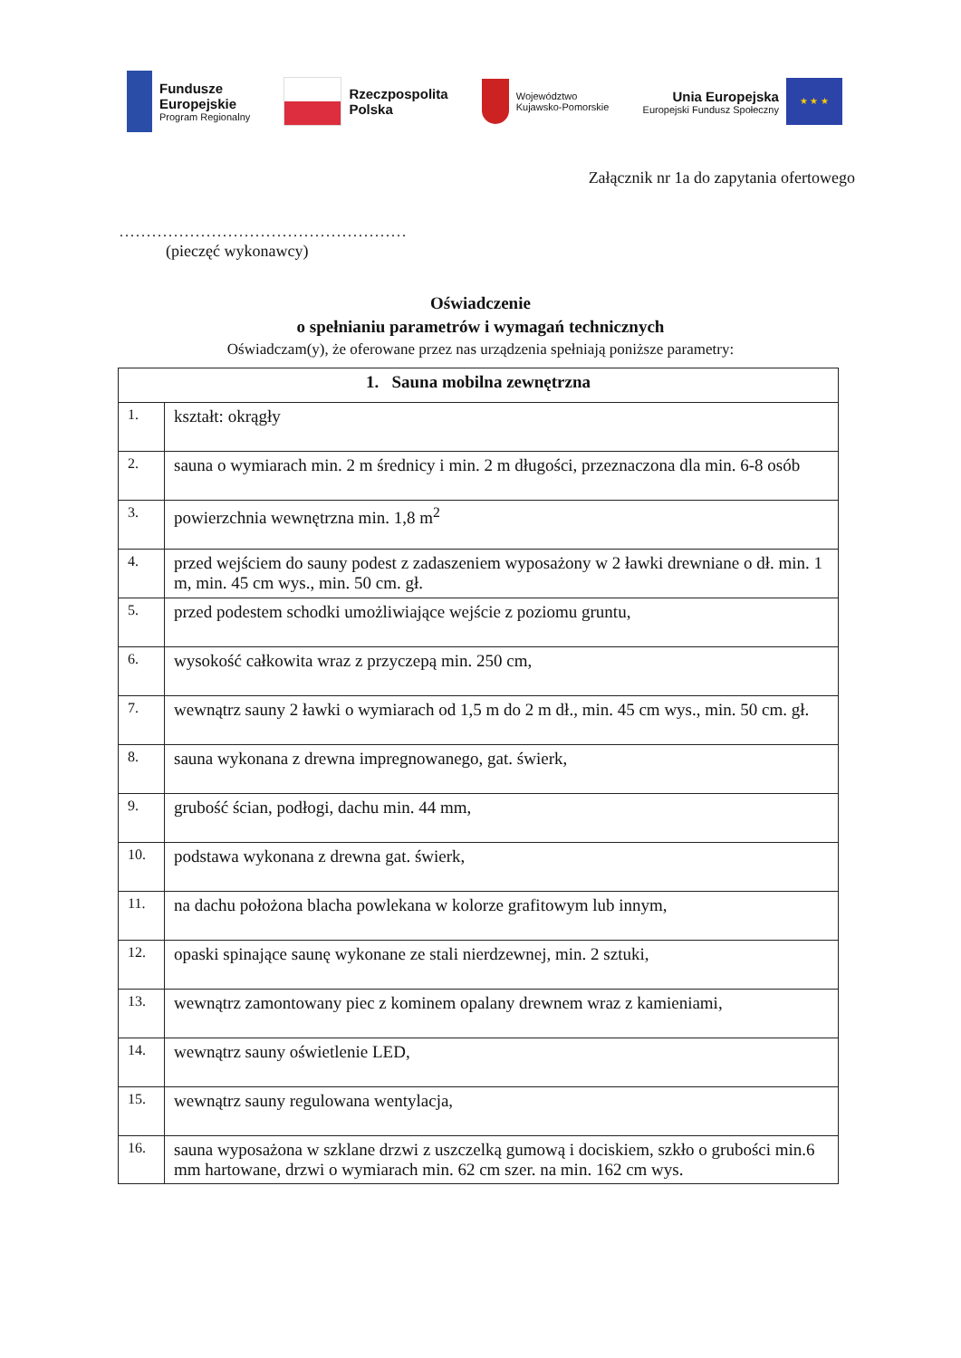Fundusze
Europejskie
Program Regionalny
Rzeczpospolita
Polska
Województwo
Kujawsko-Pomorskie
Unia Europejska
Europejski Fundusz Społeczny
★ ★ ★
Załącznik nr 1a do zapytania ofertowego
.....................................................
(pieczęć wykonawcy)
Oświadczenie
o spełnianiu parametrów i wymagań technicznych
Oświadczam(y), że oferowane przez nas urządzenia spełniają poniższe parametry:
| 1. Sauna mobilna zewnętrzna | |
| --- | --- |
| 1. | kształt: okrągły |
| 2. | sauna o wymiarach min. 2 m średnicy i min. 2 m długości, przeznaczona dla min. 6-8 osób |
| 3. | powierzchnia wewnętrzna min. 1,8 m<sup>2</sup> |
| 4. | przed wejściem do sauny podest z zadaszeniem wyposażony w 2 ławki drewniane o dł. min. 1 m, min. 45 cm wys., min. 50 cm. gł. |
| 5. | przed podestem schodki umożliwiające wejście z poziomu gruntu, |
| 6. | wysokość całkowita wraz z przyczepą min. 250 cm, |
| 7. | wewnątrz sauny 2 ławki o wymiarach od 1,5 m do 2 m dł., min. 45 cm wys., min. 50 cm. gł. |
| 8. | sauna wykonana z drewna impregnowanego, gat. świerk, |
| 9. | grubość ścian, podłogi, dachu min. 44 mm, |
| 10. | podstawa wykonana z drewna gat. świerk, |
| 11. | na dachu położona blacha powlekana w kolorze grafitowym lub innym, |
| 12. | opaski spinające saunę wykonane ze stali nierdzewnej, min. 2 sztuki, |
| 13. | wewnątrz zamontowany piec z kominem opalany drewnem wraz z kamieniami, |
| 14. | wewnątrz sauny oświetlenie LED, |
| 15. | wewnątrz sauny regulowana wentylacja, |
| 16. | sauna wyposażona w szklane drzwi z uszczelką gumową i dociskiem, szkło o grubości min.6 mm hartowane, drzwi o wymiarach min. 62 cm szer. na min. 162 cm wys. |